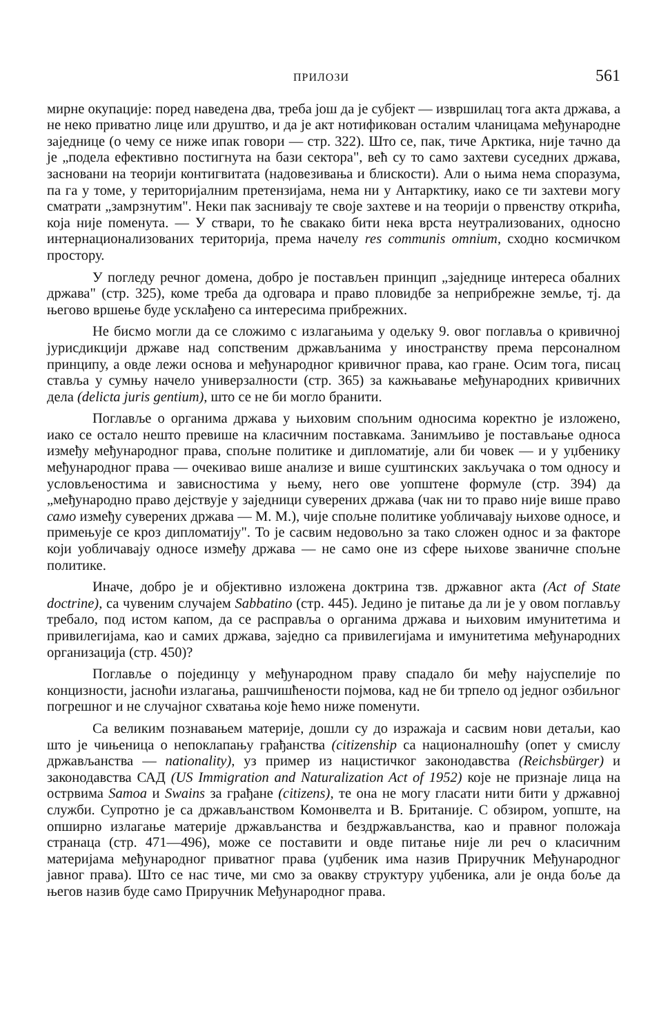ПРИЛОЗИ 561
мирне окупације: поред наведена два, треба још да је субјект — извршилац тога акта држава, а не неко приватно лице или друштво, и да је акт нотификован осталим чланицама међународне заједнице (о чему се ниже ипак говори — стр. 322). Што се, пак, тиче Арктика, није тачно да је „подела ефективно постигнута на бази сектора", већ су то само захтеви суседних држава, засновани на теорији контигвитата (надовезивања и блискости). Али о њима нема споразума, па га у томе, у територијалним претензијама, нема ни у Антарктику, иако се ти захтеви могу сматрати „замрзнутим". Неки пак заснивају те своје захтеве и на теорији о првенству открића, која није поменута. — У ствари, то ће свакако бити нека врста неутрализованих, односно интернационализованих територија, према начелу res communis omnium, сходно космичком простору.
У погледу речног домена, добро је постављен принцип „заједнице интереса обалних држава" (стр. 325), коме треба да одговара и право пловидбе за неприбрежне земље, тј. да његово вршење буде усклађено са интересима прибрежних.
Не бисмо могли да се сложимо с излагањима у одељку 9. овог поглавља о кривичној јурисдикцији државе над сопственим држављанима у иностранству према персоналном принципу, а овде лежи основа и међународног кривичног права, као гране. Осим тога, писац ставља у сумњу начело универзалности (стр. 365) за кажњавање међународних кривичних дела (delicta juris gentium), што се не би могло бранити.
Поглавље о органима држава у њиховим спољним односима коректно је изложено, иако се остало нешто превише на класичним поставкама. Занимљиво је постављање односа између међународног права, спољне политике и дипломатије, али би човек — и у уџбенику међународног права — очекивао више анализе и више суштинских закључака о том односу и условљеностима и зависностима у њему, него ове уопштене формуле (стр. 394) да „међународно право дејствује у заједници суверених држава (чак ни то право није више право само између суверених држава — М. М.), чије спољне политике уобличавају њихове односе, и примењује се кроз дипломатију". То је сасвим недовољно за тако сложен однос и за факторе који уобличавају односе између држава — не само оне из сфере њихове званичне спољне политике.
Иначе, добро је и објективно изложена доктрина тзв. државног акта (Act of State doctrine), са чувеним случајем Sabbatino (стр. 445). Једино је питање да ли је у овом поглављу требало, под истом капом, да се расправља о органима држава и њиховим имунитетима и привилегијама, као и самих држава, заједно са привилегијама и имунитетима међународних организација (стр. 450)?
Поглавље о појединцу у међународном праву спадало би међу најуспелије по концизности, јасноћи излагања, рашчишћености појмова, кад не би трпело од једног озбиљног погрешног и не случајног схватања које ћемо ниже поменути.
Са великим познавањем материје, дошли су до изражаја и сасвим нови детаљи, као што је чињеница о непоклапању грађанства (citizenship са националношћу (опет у смислу држављанства — nationality), уз пример из нацистичког законодавства (Reichsbürger) и законодавства САД (US Immigration and Naturalization Act of 1952) које не признаје лица на острвима Samoa и Swains за грађане (citizens), те она не могу гласати нити бити у државној служби. Супротно је са држављанством Комонвелта и В. Британије. С обзиром, уопште, на опширно излагање материје држављанства и бездржављанства, као и правног положаја странаца (стр. 471—496), може се поставити и овде питање није ли реч о класичним материјама међународног приватног права (уџбеник има назив Приручник Међународног јавног права). Што се нас тиче, ми смо за овакву структуру уџбеника, али је онда боље да његов назив буде само Приручник Међународног права.